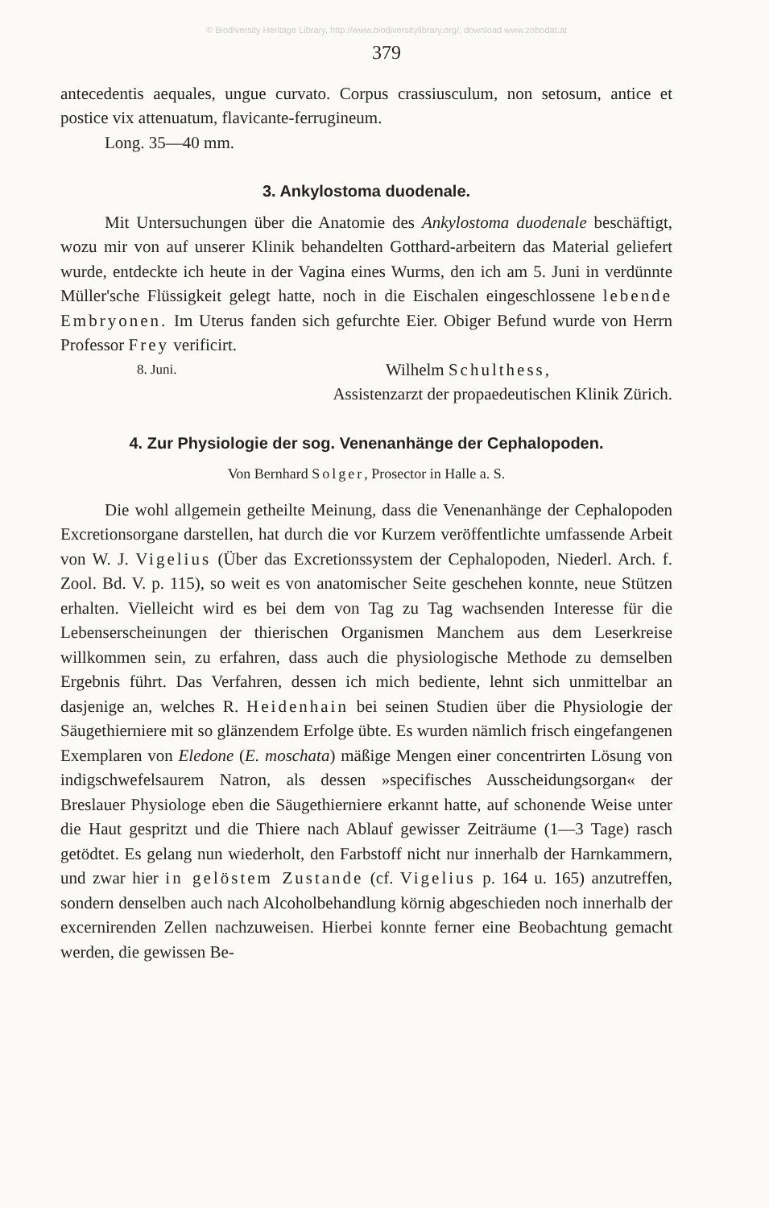© Biodiversity Heritage Library, http://www.biodiversitylibrary.org/; download www.zobodat.at
379
antecedentis aequales, ungue curvato. Corpus crassiusculum, non setosum, antice et postice vix attenuatum, flavicante-ferrugineum.
Long. 35—40 mm.
3. Ankylostoma duodenale.
Mit Untersuchungen über die Anatomie des Ankylostoma duodenale beschäftigt, wozu mir von auf unserer Klinik behandelten Gotthard-arbeitern das Material geliefert wurde, entdeckte ich heute in der Vagina eines Wurms, den ich am 5. Juni in verdünnte Müller'sche Flüssigkeit gelegt hatte, noch in die Eischalen eingeschlossene lebende Embryonen. Im Uterus fanden sich gefurchte Eier. Obiger Befund wurde von Herrn Professor Frey verificirt.
8. Juni. Wilhelm Schulthess,
Assistenzarzt der propaedeutischen Klinik Zürich.
4. Zur Physiologie der sog. Venenanhänge der Cephalopoden.
Von Bernhard Solger, Prosector in Halle a. S.
Die wohl allgemein getheilte Meinung, dass die Venenanhänge der Cephalopoden Excretionsorgane darstellen, hat durch die vor Kurzem veröffentlichte umfassende Arbeit von W. J. Vigelius (Über das Excretionssystem der Cephalopoden, Niederl. Arch. f. Zool. Bd. V. p. 115), so weit es von anatomischer Seite geschehen konnte, neue Stützen erhalten. Vielleicht wird es bei dem von Tag zu Tag wachsenden Interesse für die Lebenserscheinungen der thierischen Organismen Manchem aus dem Leserkreise willkommen sein, zu erfahren, dass auch die physiologische Methode zu demselben Ergebnis führt. Das Verfahren, dessen ich mich bediente, lehnt sich unmittelbar an dasjenige an, welches R. Heidenhain bei seinen Studien über die Physiologie der Säugethierniere mit so glänzendem Erfolge übte. Es wurden nämlich frisch eingefangenen Exemplaren von Eledone (E. moschata) mäßige Mengen einer concentrirten Lösung von indigschwefelsaurem Natron, als dessen »specifisches Ausscheidungsorgan« der Breslauer Physiologe eben die Säugethierniere erkannt hatte, auf schonende Weise unter die Haut gespritzt und die Thiere nach Ablauf gewisser Zeiträume (1—3 Tage) rasch getödtet. Es gelang nun wiederholt, den Farbstoff nicht nur innerhalb der Harnkammern, und zwar hier in gelöstem Zustande (cf. Vigelius p. 164 u. 165) anzutreffen, sondern denselben auch nach Alcoholbehandlung körnig abgeschieden noch innerhalb der excernirenden Zellen nachzuweisen. Hierbei konnte ferner eine Beobachtung gemacht werden, die gewissen Be-